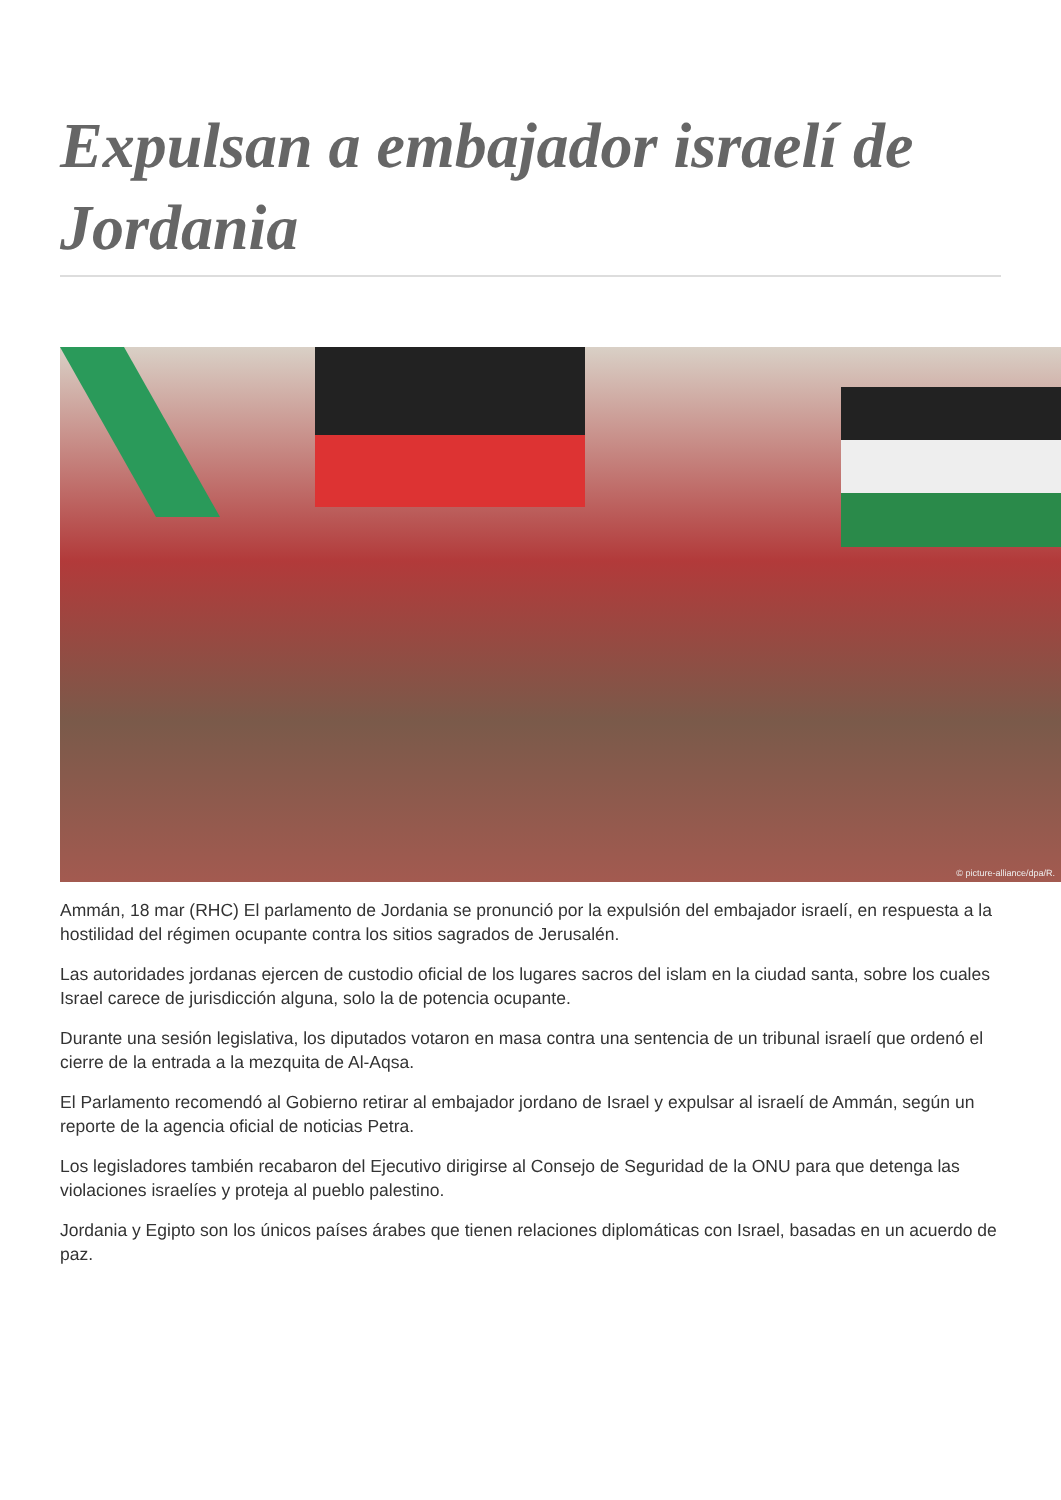Expulsan a embajador israelí de Jordania
© picture-alliance/dpa/R.
Ammán, 18 mar (RHC) El parlamento de Jordania se pronunció por la expulsión del embajador israelí, en respuesta a la hostilidad del régimen ocupante contra los sitios sagrados de Jerusalén.
Las autoridades jordanas ejercen de custodio oficial de los lugares sacros del islam en la ciudad santa, sobre los cuales Israel carece de jurisdicción alguna, solo la de potencia ocupante.
Durante una sesión legislativa, los diputados votaron en masa contra una sentencia de un tribunal israelí que ordenó el cierre de la entrada a la mezquita de Al-Aqsa.
El Parlamento recomendó al Gobierno retirar al embajador jordano de Israel y expulsar al israelí de Ammán, según un reporte de la agencia oficial de noticias Petra.
Los legisladores también recabaron del Ejecutivo dirigirse al Consejo de Seguridad de la ONU para que detenga las violaciones israelíes y proteja al pueblo palestino.
Jordania y Egipto son los únicos países árabes que tienen relaciones diplomáticas con Israel, basadas en un acuerdo de paz.